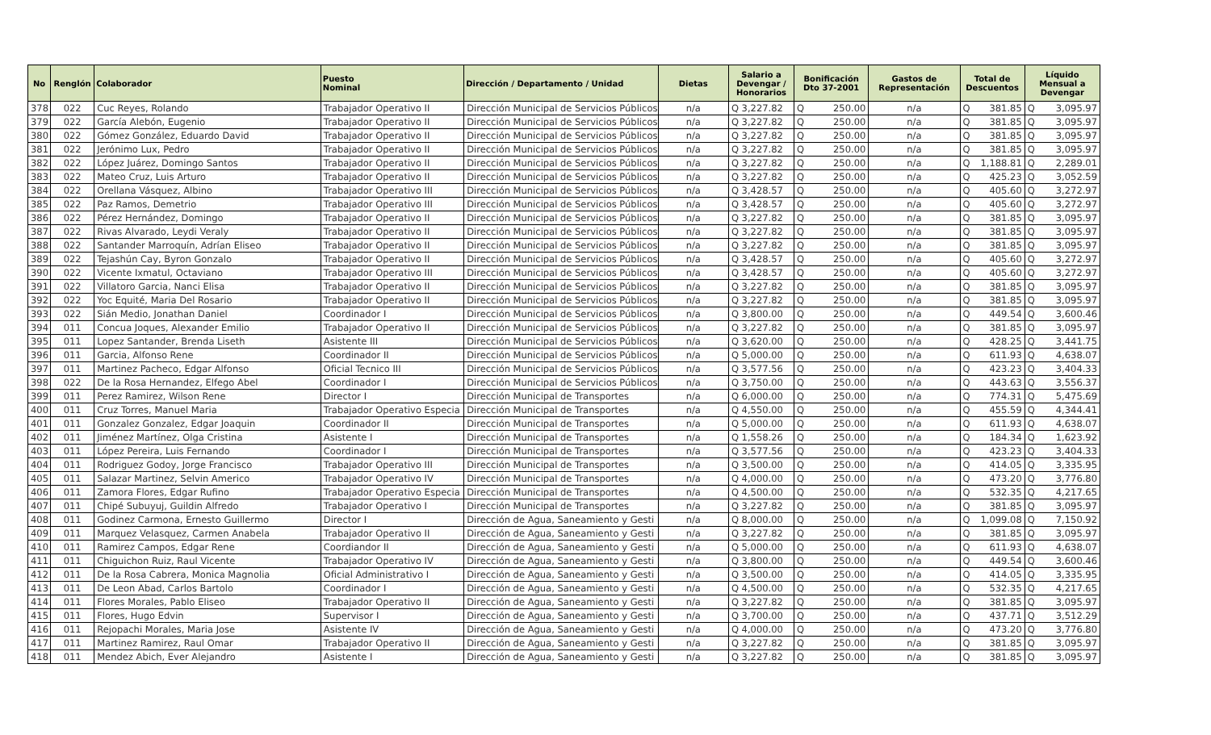| No | Renglón | Colaborador | Puesto Nominal | Dirección / Departamento / Unidad | Dietas | Salario a Devengar / Honorarios | Bonificación Dto 37-2001 | Gastos de Representación | Total de Descuentos | Líquido Mensual a Devengar |
| --- | --- | --- | --- | --- | --- | --- | --- | --- | --- | --- |
| 378 | 022 | Cuc Reyes, Rolando | Trabajador Operativo II | Dirección Municipal de Servicios Públicos | n/a | Q 3,227.82 | Q 250.00 | n/a | Q 381.85 | Q 3,095.97 |
| 379 | 022 | García Alebón, Eugenio | Trabajador Operativo II | Dirección Municipal de Servicios Públicos | n/a | Q 3,227.82 | Q 250.00 | n/a | Q 381.85 | Q 3,095.97 |
| 380 | 022 | Gómez González, Eduardo David | Trabajador Operativo II | Dirección Municipal de Servicios Públicos | n/a | Q 3,227.82 | Q 250.00 | n/a | Q 381.85 | Q 3,095.97 |
| 381 | 022 | Jerónimo Lux, Pedro | Trabajador Operativo II | Dirección Municipal de Servicios Públicos | n/a | Q 3,227.82 | Q 250.00 | n/a | Q 381.85 | Q 3,095.97 |
| 382 | 022 | López Juárez, Domingo Santos | Trabajador Operativo II | Dirección Municipal de Servicios Públicos | n/a | Q 3,227.82 | Q 250.00 | n/a | Q 1,188.81 | Q 2,289.01 |
| 383 | 022 | Mateo Cruz, Luis Arturo | Trabajador Operativo II | Dirección Municipal de Servicios Públicos | n/a | Q 3,227.82 | Q 250.00 | n/a | Q 425.23 | Q 3,052.59 |
| 384 | 022 | Orellana Vásquez, Albino | Trabajador Operativo III | Dirección Municipal de Servicios Públicos | n/a | Q 3,428.57 | Q 250.00 | n/a | Q 405.60 | Q 3,272.97 |
| 385 | 022 | Paz Ramos, Demetrio | Trabajador Operativo III | Dirección Municipal de Servicios Públicos | n/a | Q 3,428.57 | Q 250.00 | n/a | Q 405.60 | Q 3,272.97 |
| 386 | 022 | Pérez Hernández, Domingo | Trabajador Operativo II | Dirección Municipal de Servicios Públicos | n/a | Q 3,227.82 | Q 250.00 | n/a | Q 381.85 | Q 3,095.97 |
| 387 | 022 | Rivas Alvarado, Leydi Veraly | Trabajador Operativo II | Dirección Municipal de Servicios Públicos | n/a | Q 3,227.82 | Q 250.00 | n/a | Q 381.85 | Q 3,095.97 |
| 388 | 022 | Santander Marroquín, Adrían Eliseo | Trabajador Operativo II | Dirección Municipal de Servicios Públicos | n/a | Q 3,227.82 | Q 250.00 | n/a | Q 381.85 | Q 3,095.97 |
| 389 | 022 | Tejashún Cay, Byron Gonzalo | Trabajador Operativo II | Dirección Municipal de Servicios Públicos | n/a | Q 3,428.57 | Q 250.00 | n/a | Q 405.60 | Q 3,272.97 |
| 390 | 022 | Vicente Ixmatul, Octaviano | Trabajador Operativo III | Dirección Municipal de Servicios Públicos | n/a | Q 3,428.57 | Q 250.00 | n/a | Q 405.60 | Q 3,272.97 |
| 391 | 022 | Villatoro Garcia, Nanci Elisa | Trabajador Operativo II | Dirección Municipal de Servicios Públicos | n/a | Q 3,227.82 | Q 250.00 | n/a | Q 381.85 | Q 3,095.97 |
| 392 | 022 | Yoc Equité, Maria Del Rosario | Trabajador Operativo II | Dirección Municipal de Servicios Públicos | n/a | Q 3,227.82 | Q 250.00 | n/a | Q 381.85 | Q 3,095.97 |
| 393 | 022 | Sián Medio, Jonathan Daniel | Coordinador I | Dirección Municipal de Servicios Públicos | n/a | Q 3,800.00 | Q 250.00 | n/a | Q 449.54 | Q 3,600.46 |
| 394 | 011 | Concua Joques, Alexander Emilio | Trabajador Operativo II | Dirección Municipal de Servicios Públicos | n/a | Q 3,227.82 | Q 250.00 | n/a | Q 381.85 | Q 3,095.97 |
| 395 | 011 | Lopez Santander, Brenda Liseth | Asistente III | Dirección Municipal de Servicios Públicos | n/a | Q 3,620.00 | Q 250.00 | n/a | Q 428.25 | Q 3,441.75 |
| 396 | 011 | Garcia, Alfonso Rene | Coordinador II | Dirección Municipal de Servicios Públicos | n/a | Q 5,000.00 | Q 250.00 | n/a | Q 611.93 | Q 4,638.07 |
| 397 | 011 | Martinez Pacheco, Edgar Alfonso | Oficial Tecnico III | Dirección Municipal de Servicios Públicos | n/a | Q 3,577.56 | Q 250.00 | n/a | Q 423.23 | Q 3,404.33 |
| 398 | 022 | De la Rosa Hernandez, Elfego Abel | Coordinador I | Dirección Municipal de Servicios Públicos | n/a | Q 3,750.00 | Q 250.00 | n/a | Q 443.63 | Q 3,556.37 |
| 399 | 011 | Perez Ramirez, Wilson Rene | Director I | Dirección Municipal de Transportes | n/a | Q 6,000.00 | Q 250.00 | n/a | Q 774.31 | Q 5,475.69 |
| 400 | 011 | Cruz Torres, Manuel Maria | Trabajador Operativo Especia | Dirección Municipal de Transportes | n/a | Q 4,550.00 | Q 250.00 | n/a | Q 455.59 | Q 4,344.41 |
| 401 | 011 | Gonzalez Gonzalez, Edgar Joaquin | Coordinador II | Dirección Municipal de Transportes | n/a | Q 5,000.00 | Q 250.00 | n/a | Q 611.93 | Q 4,638.07 |
| 402 | 011 | Jiménez Martínez, Olga Cristina | Asistente I | Dirección Municipal de Transportes | n/a | Q 1,558.26 | Q 250.00 | n/a | Q 184.34 | Q 1,623.92 |
| 403 | 011 | López Pereira, Luis Fernando | Coordinador I | Dirección Municipal de Transportes | n/a | Q 3,577.56 | Q 250.00 | n/a | Q 423.23 | Q 3,404.33 |
| 404 | 011 | Rodriguez Godoy, Jorge Francisco | Trabajador Operativo III | Dirección Municipal de Transportes | n/a | Q 3,500.00 | Q 250.00 | n/a | Q 414.05 | Q 3,335.95 |
| 405 | 011 | Salazar Martinez, Selvin Americo | Trabajador Operativo IV | Dirección Municipal de Transportes | n/a | Q 4,000.00 | Q 250.00 | n/a | Q 473.20 | Q 3,776.80 |
| 406 | 011 | Zamora Flores, Edgar Rufino | Trabajador Operativo Especia | Dirección Municipal de Transportes | n/a | Q 4,500.00 | Q 250.00 | n/a | Q 532.35 | Q 4,217.65 |
| 407 | 011 | Chipé Subuyuj, Guildin Alfredo | Trabajador Operativo I | Dirección Municipal de Transportes | n/a | Q 3,227.82 | Q 250.00 | n/a | Q 381.85 | Q 3,095.97 |
| 408 | 011 | Godinez Carmona, Ernesto Guillermo | Director I | Dirección de Agua, Saneamiento y Gesti | n/a | Q 8,000.00 | Q 250.00 | n/a | Q 1,099.08 | Q 7,150.92 |
| 409 | 011 | Marquez Velasquez, Carmen Anabela | Trabajador Operativo II | Dirección de Agua, Saneamiento y Gesti | n/a | Q 3,227.82 | Q 250.00 | n/a | Q 381.85 | Q 3,095.97 |
| 410 | 011 | Ramirez Campos, Edgar Rene | Coordiandor II | Dirección de Agua, Saneamiento y Gesti | n/a | Q 5,000.00 | Q 250.00 | n/a | Q 611.93 | Q 4,638.07 |
| 411 | 011 | Chiguichon Ruiz, Raul Vicente | Trabajador Operativo IV | Dirección de Agua, Saneamiento y Gesti | n/a | Q 3,800.00 | Q 250.00 | n/a | Q 449.54 | Q 3,600.46 |
| 412 | 011 | De la Rosa Cabrera, Monica Magnolia | Oficial Administrativo I | Dirección de Agua, Saneamiento y Gesti | n/a | Q 3,500.00 | Q 250.00 | n/a | Q 414.05 | Q 3,335.95 |
| 413 | 011 | De Leon Abad, Carlos Bartolo | Coordinador I | Dirección de Agua, Saneamiento y Gesti | n/a | Q 4,500.00 | Q 250.00 | n/a | Q 532.35 | Q 4,217.65 |
| 414 | 011 | Flores Morales, Pablo Eliseo | Trabajador Operativo II | Dirección de Agua, Saneamiento y Gesti | n/a | Q 3,227.82 | Q 250.00 | n/a | Q 381.85 | Q 3,095.97 |
| 415 | 011 | Flores, Hugo Edvin | Supervisor I | Dirección de Agua, Saneamiento y Gesti | n/a | Q 3,700.00 | Q 250.00 | n/a | Q 437.71 | Q 3,512.29 |
| 416 | 011 | Rejopachi Morales, Maria Jose | Asistente IV | Dirección de Agua, Saneamiento y Gesti | n/a | Q 4,000.00 | Q 250.00 | n/a | Q 473.20 | Q 3,776.80 |
| 417 | 011 | Martinez Ramirez, Raul Omar | Trabajador Operativo II | Dirección de Agua, Saneamiento y Gesti | n/a | Q 3,227.82 | Q 250.00 | n/a | Q 381.85 | Q 3,095.97 |
| 418 | 011 | Mendez Abich, Ever Alejandro | Asistente I | Dirección de Agua, Saneamiento y Gesti | n/a | Q 3,227.82 | Q 250.00 | n/a | Q 381.85 | Q 3,095.97 |